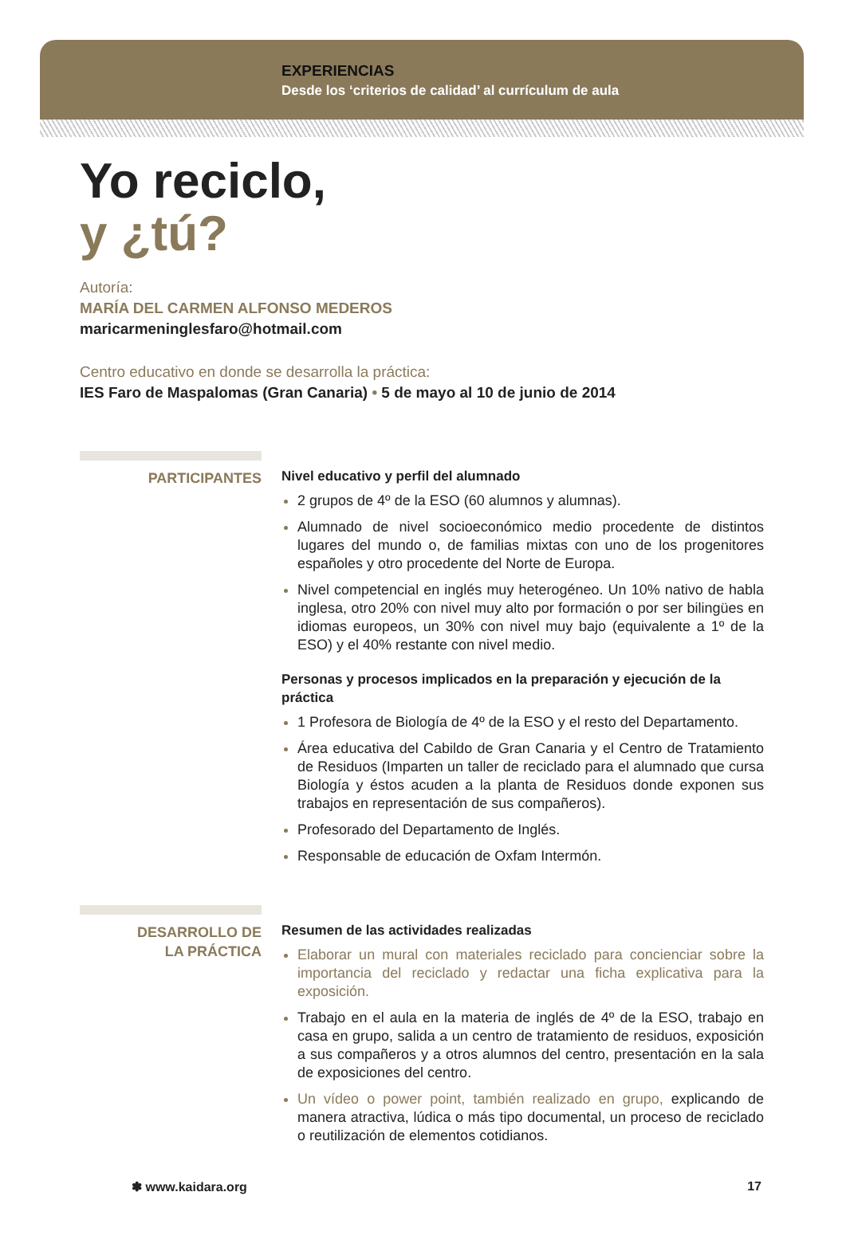EXPERIENCIAS
Desde los ‘criterios de calidad’ al currículum de aula
Yo reciclo,
y ¿tú?
Autoría:
MARÍA DEL CARMEN ALFONSO MEDEROS
maricarmeninglesfaro@hotmail.com
Centro educativo en donde se desarrolla la práctica:
IES Faro de Maspalomas (Gran Canaria) • 5 de mayo al 10 de junio de 2014
PARTICIPANTES
Nivel educativo y perfil del alumnado
2 grupos de 4º de la ESO (60 alumnos y alumnas).
Alumnado de nivel socioeconómico medio procedente de distintos lugares del mundo o, de familias mixtas con uno de los progenitores españoles y otro procedente del Norte de Europa.
Nivel competencial en inglés muy heterogéneo. Un 10% nativo de habla inglesa, otro 20% con nivel muy alto por formación o por ser bilingües en idiomas europeos, un 30% con nivel muy bajo (equivalente a 1º de la ESO) y el 40% restante con nivel medio.
Personas y procesos implicados en la preparación y ejecución de la práctica
1 Profesora de Biología de 4º de la ESO y el resto del Departamento.
Área educativa del Cabildo de Gran Canaria y el Centro de Tratamiento de Residuos (Imparten un taller de reciclado para el alumnado que cursa Biología y éstos acuden a la planta de Residuos donde exponen sus trabajos en representación de sus compañeros).
Profesorado del Departamento de Inglés.
Responsable de educación de Oxfam Intermón.
DESARROLLO DE
LA PRÁCTICA
Resumen de las actividades realizadas
Elaborar un mural con materiales reciclado para concienciar sobre la importancia del reciclado y redactar una ficha explicativa para la exposición.
Trabajo en el aula en la materia de inglés de 4º de la ESO, trabajo en casa en grupo, salida a un centro de tratamiento de residuos, exposición a sus compañeros y a otros alumnos del centro, presentación en la sala de exposiciones del centro.
Un vídeo o power point, también realizado en grupo, explicando de manera atractiva, lúdica o más tipo documental, un proceso de reciclado o reutilización de elementos cotidianos.
✽ www.kaidara.org 17